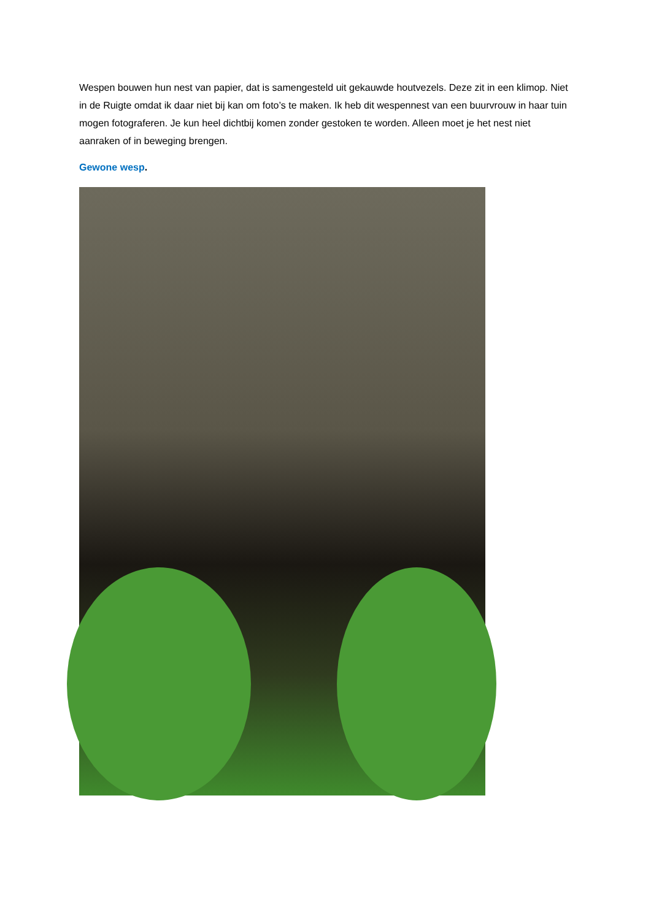Wespen bouwen hun nest van papier, dat is samengesteld uit gekauwde houtvezels. Deze zit in een klimop. Niet in de Ruigte omdat ik daar niet bij kan om foto’s te maken. Ik heb dit wespennest van een buurvrouw in haar tuin mogen fotograferen. Je kun heel dichtbij komen zonder gestoken te worden. Alleen moet je het nest niet aanraken of in beweging brengen.
Gewone wesp.